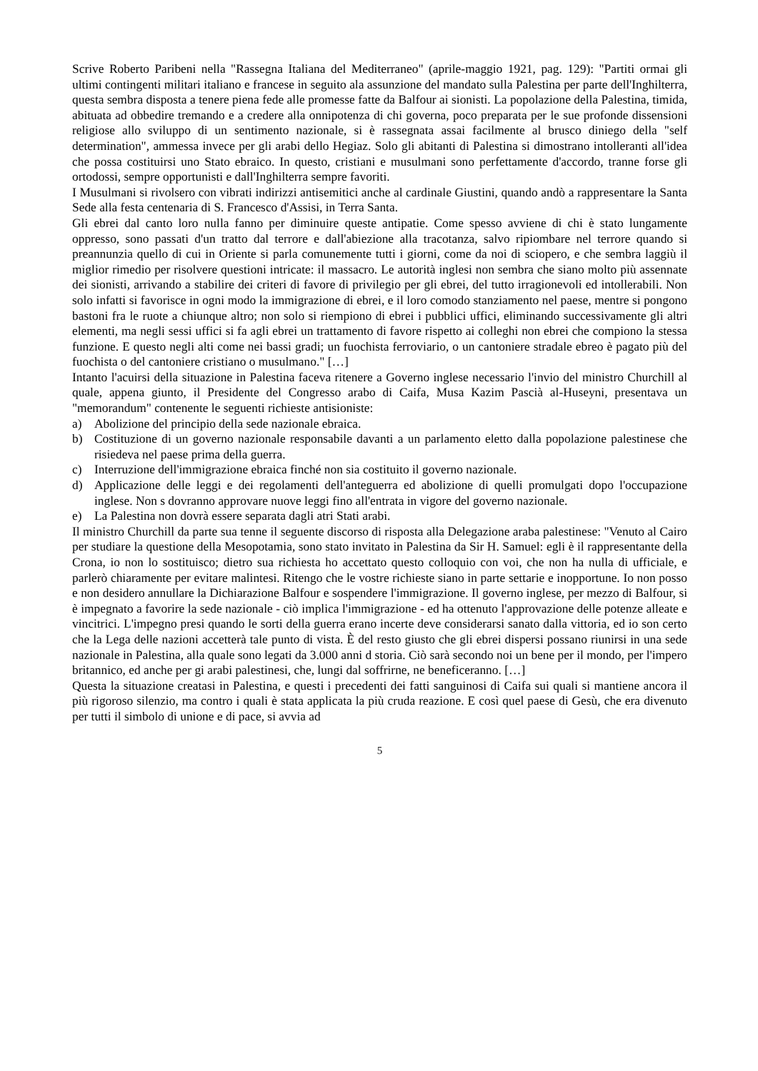Scrive Roberto Paribeni nella "Rassegna Italiana del Mediterraneo" (aprile-maggio 1921, pag. 129): "Partiti ormai gli ultimi contingenti militari italiano e francese in seguito ala assunzione del mandato sulla Palestina per parte dell'Inghilterra, questa sembra disposta a tenere piena fede alle promesse fatte da Balfour ai sionisti. La popolazione della Palestina, timida, abituata ad obbedire tremando e a credere alla onnipotenza di chi governa, poco preparata per le sue profonde dissensioni religiose allo sviluppo di un sentimento nazionale, si è rassegnata assai facilmente al brusco diniego della "self determination", ammessa invece per gli arabi dello Hegiaz. Solo gli abitanti di Palestina si dimostrano intolleranti all'idea che possa costituirsi uno Stato ebraico. In questo, cristiani e musulmani sono perfettamente d'accordo, tranne forse gli ortodossi, sempre opportunisti e dall'Inghilterra sempre favoriti.
I Musulmani si rivolsero con vibrati indirizzi antisemitici anche al cardinale Giustini, quando andò a rappresentare la Santa Sede alla festa centenaria di S. Francesco d'Assisi, in Terra Santa.
Gli ebrei dal canto loro nulla fanno per diminuire queste antipatie. Come spesso avviene di chi è stato lungamente oppresso, sono passati d'un tratto dal terrore e dall'abiezione alla tracotanza, salvo ripiombare nel terrore quando si preannunzia quello di cui in Oriente si parla comunemente tutti i giorni, come da noi di sciopero, e che sembra laggiù il miglior rimedio per risolvere questioni intricate: il massacro. Le autorità inglesi non sembra che siano molto più assennate dei sionisti, arrivando a stabilire dei criteri di favore di privilegio per gli ebrei, del tutto irragionevoli ed intollerabili. Non solo infatti si favorisce in ogni modo la immigrazione di ebrei, e il loro comodo stanziamento nel paese, mentre si pongono bastoni fra le ruote a chiunque altro; non solo si riempiono di ebrei i pubblici uffici, eliminando successivamente gli altri elementi, ma negli sessi uffici si fa agli ebrei un trattamento di favore rispetto ai colleghi non ebrei che compiono la stessa funzione. E questo negli alti come nei bassi gradi; un fuochista ferroviario, o un cantoniere stradale ebreo è pagato più del fuochista o del cantoniere cristiano o musulmano." […]
Intanto l'acuirsi della situazione in Palestina faceva ritenere a Governo inglese necessario l'invio del ministro Churchill al quale, appena giunto, il Presidente del Congresso arabo di Caifa, Musa Kazim Pascià al-Huseyni, presentava un "memorandum" contenente le seguenti richieste antisioniste:
a) Abolizione del principio della sede nazionale ebraica.
b) Costituzione di un governo nazionale responsabile davanti a un parlamento eletto dalla popolazione palestinese che risiedeva nel paese prima della guerra.
c) Interruzione dell'immigrazione ebraica finché non sia costituito il governo nazionale.
d) Applicazione delle leggi e dei regolamenti dell'anteguerra ed abolizione di quelli promulgati dopo l'occupazione inglese. Non s dovranno approvare nuove leggi fino all'entrata in vigore del governo nazionale.
e) La Palestina non dovrà essere separata dagli atri Stati arabi.
Il ministro Churchill da parte sua tenne il seguente discorso di risposta alla Delegazione araba palestinese: "Venuto al Cairo per studiare la questione della Mesopotamia, sono stato invitato in Palestina da Sir H. Samuel: egli è il rappresentante della Crona, io non lo sostituisco; dietro sua richiesta ho accettato questo colloquio con voi, che non ha nulla di ufficiale, e parlerò chiaramente per evitare malintesi. Ritengo che le vostre richieste siano in parte settarie e inopportune. Io non posso e non desidero annullare la Dichiarazione Balfour e sospendere l'immigrazione. Il governo inglese, per mezzo di Balfour, si è impegnato a favorire la sede nazionale - ciò implica l'immigrazione - ed ha ottenuto l'approvazione delle potenze alleate e vincitrici. L'impegno presi quando le sorti della guerra erano incerte deve considerarsi sanato dalla vittoria, ed io son certo che la Lega delle nazioni accetterà tale punto di vista. È del resto giusto che gli ebrei dispersi possano riunirsi in una sede nazionale in Palestina, alla quale sono legati da 3.000 anni d storia. Ciò sarà secondo noi un bene per il mondo, per l'impero britannico, ed anche per gi arabi palestinesi, che, lungi dal soffrirne, ne beneficeranno. […]
Questa la situazione creatasi in Palestina, e questi i precedenti dei fatti sanguinosi di Caifa sui quali si mantiene ancora il più rigoroso silenzio, ma contro i quali è stata applicata la più cruda reazione. E così quel paese di Gesù, che era divenuto per tutti il simbolo di unione e di pace, si avvia ad
5